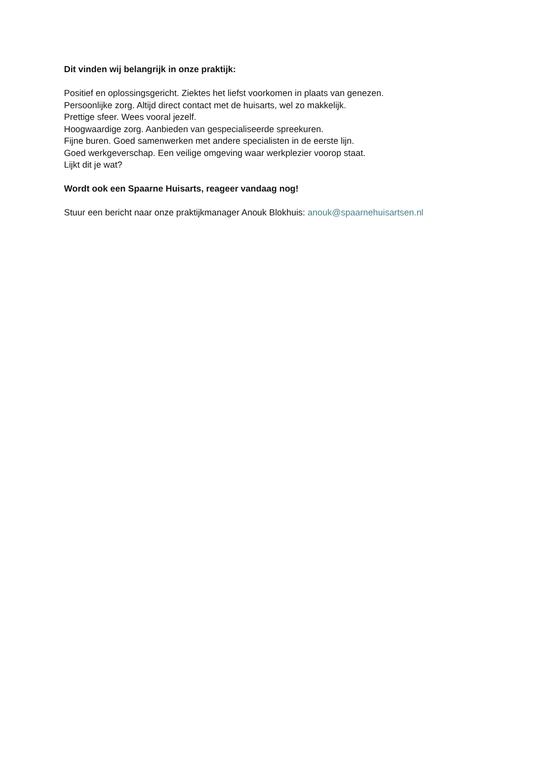Dit vinden wij belangrijk in onze praktijk:
Positief en oplossingsgericht. Ziektes het liefst voorkomen in plaats van genezen.
Persoonlijke zorg. Altijd direct contact met de huisarts, wel zo makkelijk.
Prettige sfeer. Wees vooral jezelf.
Hoogwaardige zorg. Aanbieden van gespecialiseerde spreekuren.
Fijne buren. Goed samenwerken met andere specialisten in de eerste lijn.
Goed werkgeverschap. Een veilige omgeving waar werkplezier voorop staat.
Lijkt dit je wat?
Wordt ook een Spaarne Huisarts, reageer vandaag nog!
Stuur een bericht naar onze praktijkmanager Anouk Blokhuis: anouk@spaarnehuisartsen.nl